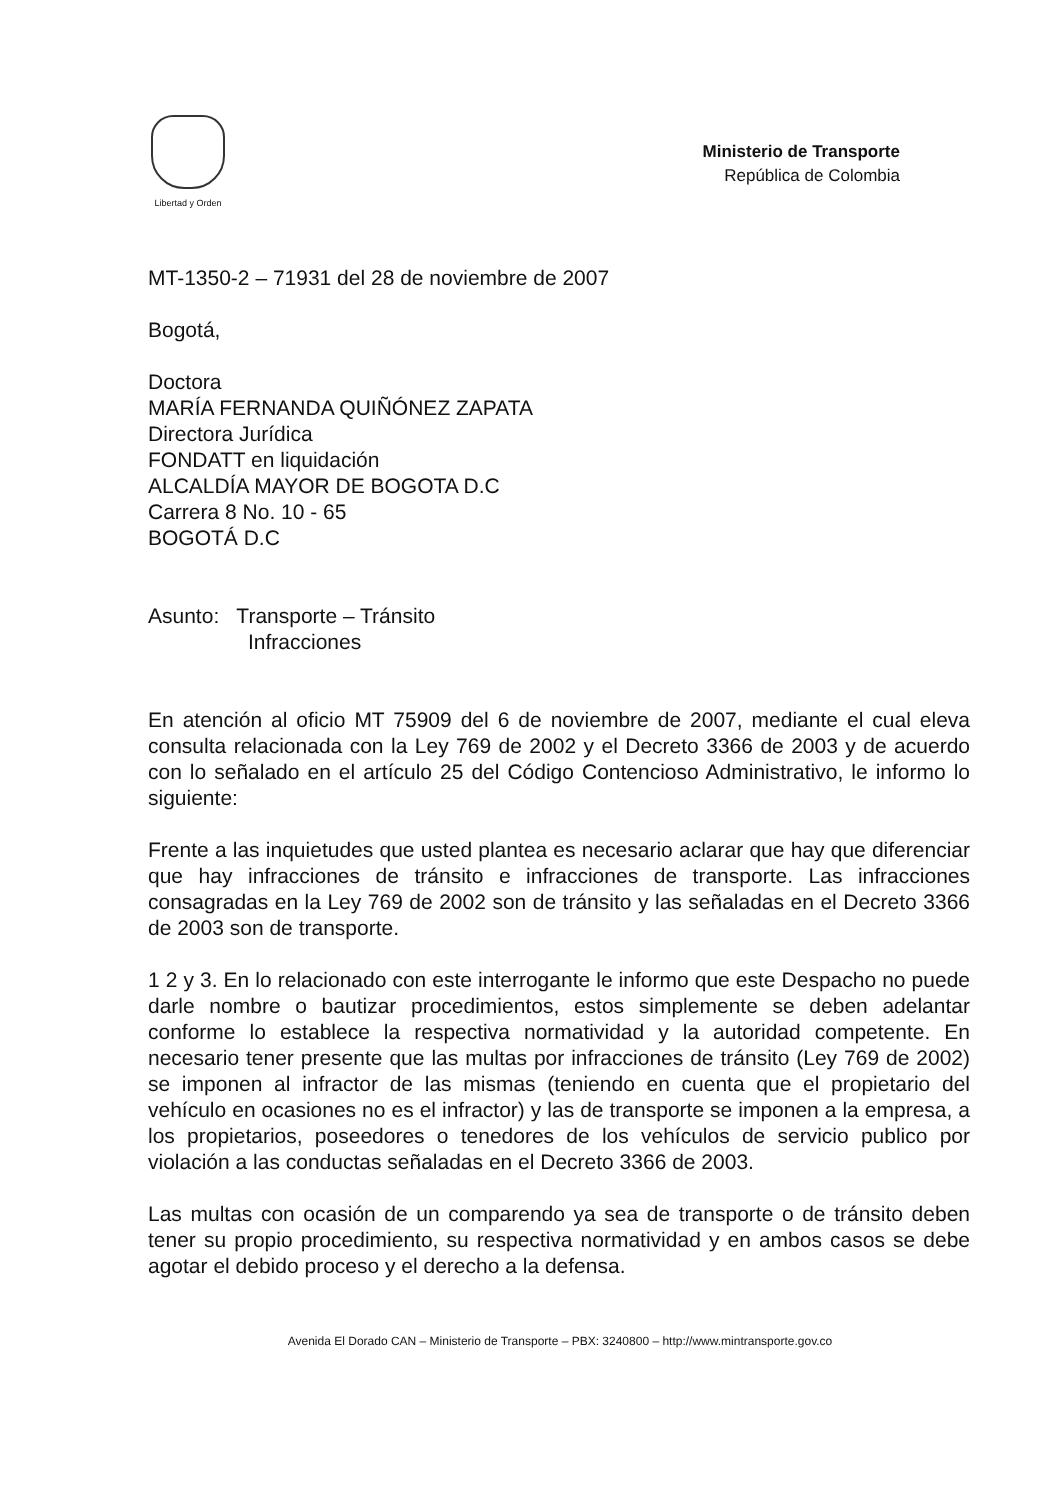Libertad y Orden
Ministerio de Transporte
República de Colombia
MT-1350-2 – 71931 del 28 de noviembre de 2007
Bogotá,
Doctora
MARÍA FERNANDA QUIÑÓNEZ ZAPATA
Directora Jurídica
FONDATT en liquidación
ALCALDÍA MAYOR DE BOGOTA D.C
Carrera 8 No. 10 - 65
BOGOTÁ D.C
Asunto: Transporte – Tránsito
Infracciones
En atención al oficio MT 75909 del 6 de noviembre de 2007, mediante el cual eleva consulta relacionada con la Ley 769 de 2002 y el Decreto 3366 de 2003 y de acuerdo con lo señalado en el artículo 25 del Código Contencioso Administrativo, le informo lo siguiente:
Frente a las inquietudes que usted plantea es necesario aclarar que hay que diferenciar que hay infracciones de tránsito e infracciones de transporte. Las infracciones consagradas en la Ley 769 de 2002 son de tránsito y las señaladas en el Decreto 3366 de 2003 son de transporte.
1 2 y 3. En lo relacionado con este interrogante le informo que este Despacho no puede darle nombre o bautizar procedimientos, estos simplemente se deben adelantar conforme lo establece la respectiva normatividad y la autoridad competente. En necesario tener presente que las multas por infracciones de tránsito (Ley 769 de 2002) se imponen al infractor de las mismas (teniendo en cuenta que el propietario del vehículo en ocasiones no es el infractor) y las de transporte se imponen a la empresa, a los propietarios, poseedores o tenedores de los vehículos de servicio publico por violación a las conductas señaladas en el Decreto 3366 de 2003.
Las multas con ocasión de un comparendo ya sea de transporte o de tránsito deben tener su propio procedimiento, su respectiva normatividad y en ambos casos se debe agotar el debido proceso y el derecho a la defensa.
Avenida El Dorado CAN – Ministerio de Transporte – PBX: 3240800 – http://www.mintransporte.gov.co